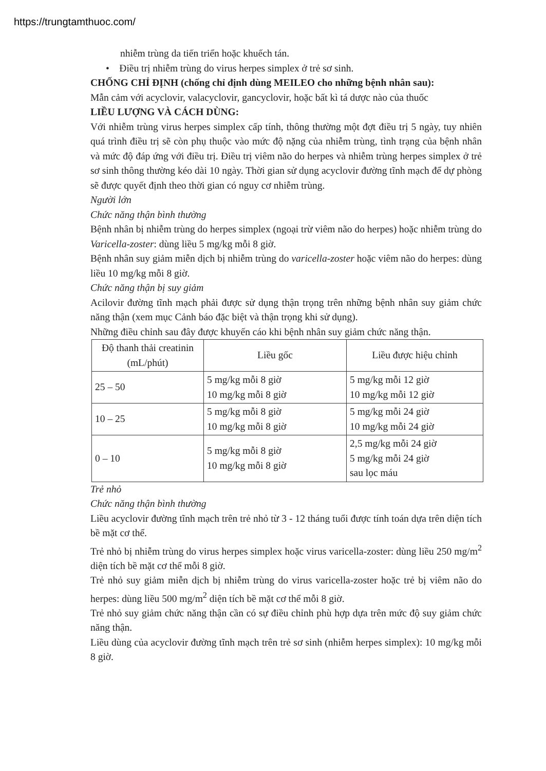https://trungtamthuoc.com/
nhiễm trùng da tiến triển hoặc khuếch tán.
• Điều trị nhiễm trùng do virus herpes simplex ở trẻ sơ sinh.
CHỐNG CHỈ ĐỊNH (chống chỉ định dùng MEILEO cho những bệnh nhân sau):
Mẫn cảm với acyclovir, valacyclovir, gancyclovir, hoặc bất kì tá dược nào của thuốc
LIỀU LƯỢNG VÀ CÁCH DÙNG:
Với nhiễm trùng virus herpes simplex cấp tính, thông thường một đợt điều trị 5 ngày, tuy nhiên quá trình điều trị sẽ còn phụ thuộc vào mức độ nặng của nhiễm trùng, tình trạng của bệnh nhân và mức độ đáp ứng với điều trị. Điều trị viêm não do herpes và nhiễm trùng herpes simplex ở trẻ sơ sinh thông thường kéo dài 10 ngày. Thời gian sử dụng acyclovir đường tĩnh mạch để dự phòng sẽ được quyết định theo thời gian có nguy cơ nhiễm trùng.
Người lớn
Chức năng thận bình thường
Bệnh nhân bị nhiễm trùng do herpes simplex (ngoại trừ viêm não do herpes) hoặc nhiễm trùng do Varicella-zoster: dùng liều 5 mg/kg mỗi 8 giờ.
Bệnh nhân suy giảm miễn dịch bị nhiễm trùng do varicella-zoster hoặc viêm não do herpes: dùng liều 10 mg/kg mỗi 8 giờ.
Chức năng thận bị suy giảm
Acilovir đường tĩnh mạch phải được sử dụng thận trọng trên những bệnh nhân suy giảm chức năng thận (xem mục Cảnh báo đặc biệt và thận trọng khi sử dụng).
Những điều chỉnh sau đây được khuyến cáo khi bệnh nhân suy giảm chức năng thận.
| Độ thanh thải creatinin (mL/phút) | Liều gốc | Liều được hiệu chỉnh |
| --- | --- | --- |
| 25 – 50 | 5 mg/kg mỗi 8 giờ 10 mg/kg mỗi 8 giờ | 5 mg/kg mỗi 12 giờ 10 mg/kg mỗi 12 giờ |
| 10 – 25 | 5 mg/kg mỗi 8 giờ 10 mg/kg mỗi 8 giờ | 5 mg/kg mỗi 24 giờ 10 mg/kg mỗi 24 giờ |
| 0 – 10 | 5 mg/kg mỗi 8 giờ 10 mg/kg mỗi 8 giờ | 2,5 mg/kg mỗi 24 giờ 5 mg/kg mỗi 24 giờ sau lọc máu |
Trẻ nhỏ
Chức năng thận bình thường
Liều acyclovir đường tĩnh mạch trên trẻ nhỏ từ 3 - 12 tháng tuổi được tính toán dựa trên diện tích bề mặt cơ thể.
Trẻ nhỏ bị nhiễm trùng do virus herpes simplex hoặc virus varicella-zoster: dùng liều 250 mg/m<sup>2</sup> diện tích bề mặt cơ thể mỗi 8 giờ.
Trẻ nhỏ suy giảm miễn dịch bị nhiễm trùng do virus varicella-zoster hoặc trẻ bị viêm não do herpes: dùng liều 500 mg/m<sup>2</sup> diện tích bề mặt cơ thể mỗi 8 giờ.
Trẻ nhỏ suy giảm chức năng thận cần có sự điều chỉnh phù hợp dựa trên mức độ suy giảm chức năng thận.
Liều dùng của acyclovir đường tĩnh mạch trên trẻ sơ sinh (nhiễm herpes simplex): 10 mg/kg mỗi 8 giờ.